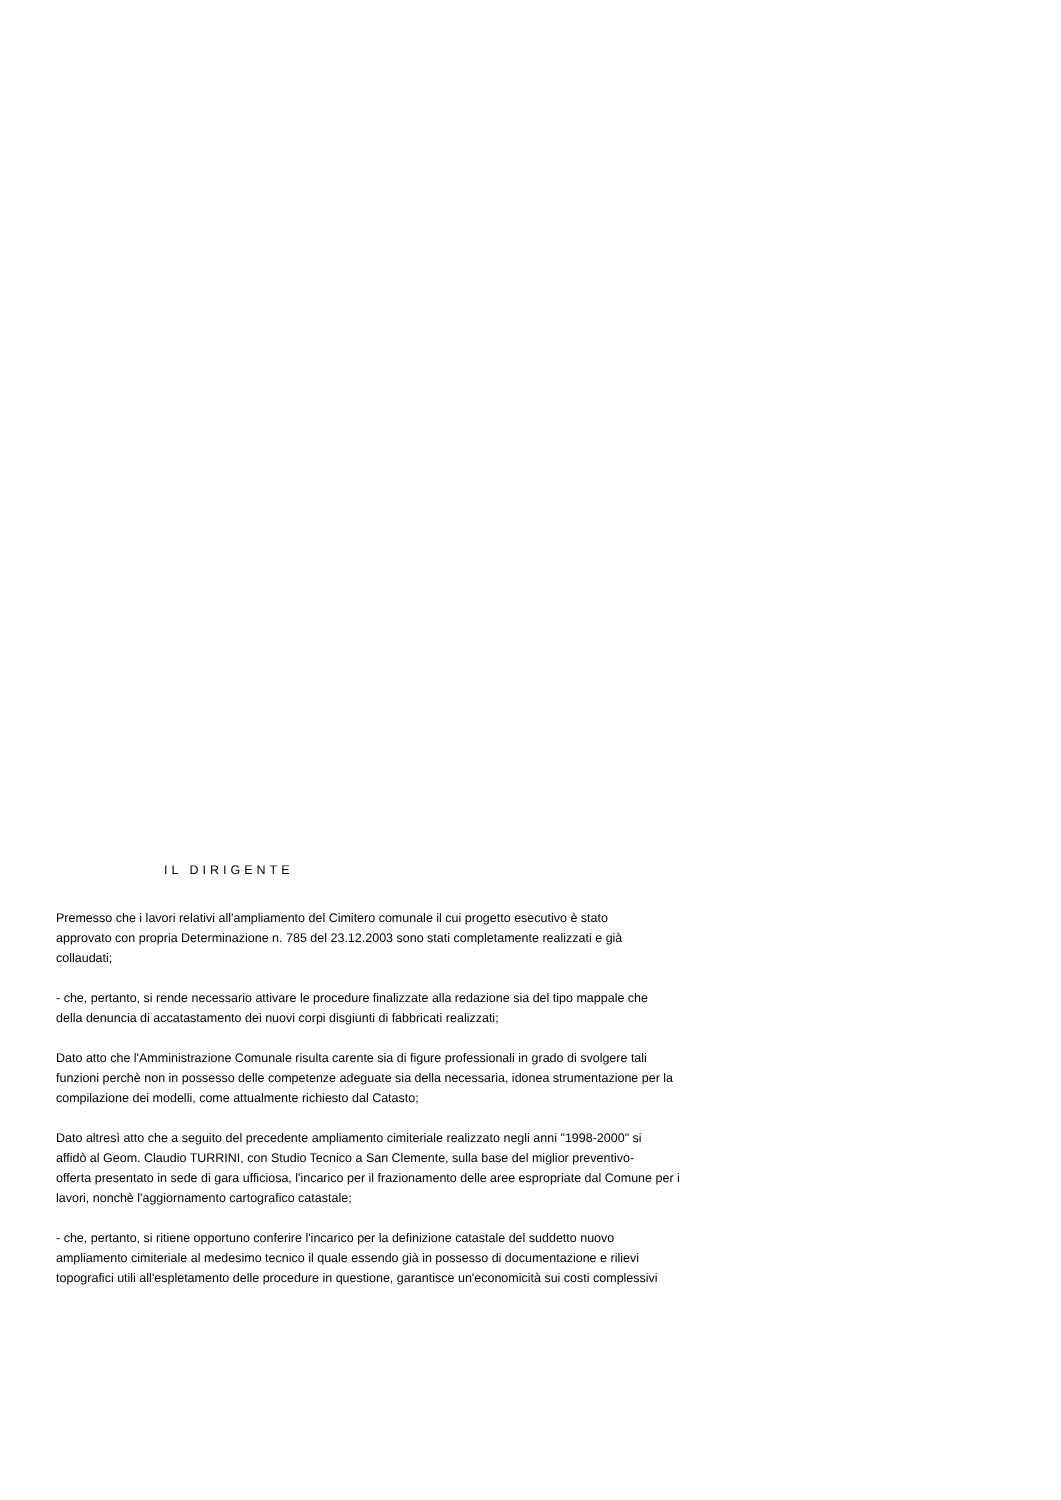IL DIRIGENTE
Premesso che i lavori relativi all'ampliamento del Cimitero comunale il cui progetto esecutivo è stato
approvato con propria Determinazione n. 785 del 23.12.2003 sono stati completamente realizzati e già
collaudati;
- che, pertanto, si rende necessario attivare le procedure finalizzate alla redazione sia del tipo mappale che
della denuncia di accatastamento dei nuovi corpi disgiunti di fabbricati realizzati;
Dato atto che l'Amministrazione Comunale risulta carente sia di figure professionali in grado di svolgere tali
funzioni perchè non in possesso delle competenze adeguate sia della necessaria, idonea strumentazione per la
compilazione dei modelli, come attualmente richiesto dal Catasto;
Dato altresì atto che a seguito del precedente ampliamento cimiteriale realizzato negli anni "1998-2000" si
affidò al Geom. Claudio TURRINI, con Studio Tecnico a San Clemente, sulla base del miglior preventivo-
offerta presentato in sede di gara ufficiosa, l'incarico per il frazionamento delle aree espropriate dal Comune per i
lavori, nonchè l'aggiornamento cartografico catastale;
- che, pertanto, si ritiene opportuno conferire l'incarico per la definizione catastale del suddetto nuovo
ampliamento cimiteriale al medesimo tecnico il quale essendo già in possesso di documentazione e rilievi
topografici utili all'espletamento delle procedure in questione, garantisce un'economicità sui costi complessivi